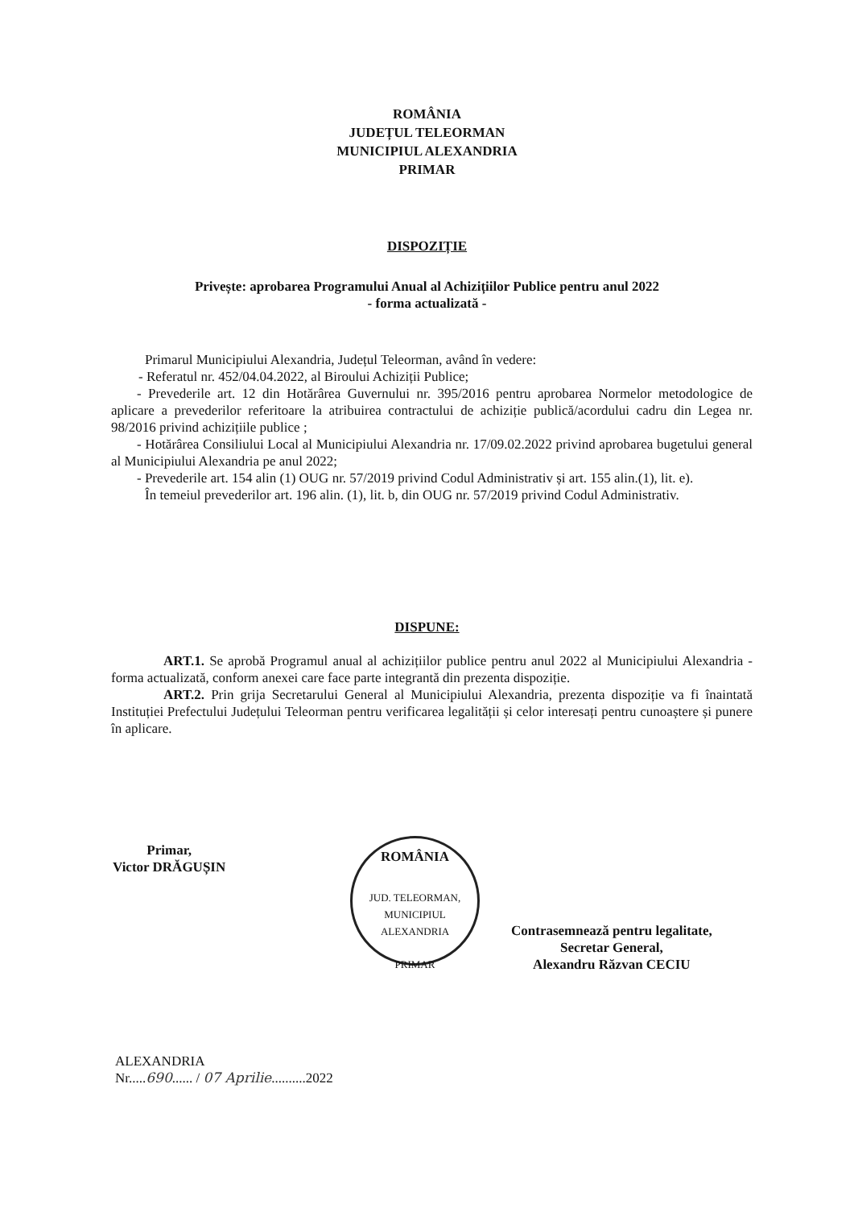ROMÂNIA
JUDEȚUL TELEORMAN
MUNICIPIUL ALEXANDRIA
PRIMAR
DISPOZIȚIE
Privește: aprobarea Programului Anual al Achizițiilor Publice pentru anul 2022
- forma actualizată -
Primarul Municipiului Alexandria, Județul Teleorman, având în vedere:
- Referatul nr. 452/04.04.2022, al Biroului Achiziții Publice;
- Prevederile art. 12 din Hotărârea Guvernului nr. 395/2016 pentru aprobarea Normelor metodologice de aplicare a prevederilor referitoare la atribuirea contractului de achiziție publică/acordului cadru din Legea nr. 98/2016 privind achizițiile publice ;
- Hotărârea Consiliului Local al Municipiului Alexandria nr. 17/09.02.2022 privind aprobarea bugetului general al Municipiului Alexandria pe anul 2022;
- Prevederile art. 154 alin (1) OUG nr. 57/2019 privind Codul Administrativ și art. 155 alin.(1), lit. e).
În temeiul prevederilor art. 196 alin. (1), lit. b, din OUG nr. 57/2019 privind Codul Administrativ.
DISPUNE:
ART.1. Se aprobă Programul anual al achizițiilor publice pentru anul 2022 al Municipiului Alexandria - forma actualizată, conform anexei care face parte integrantă din prezenta dispoziție.
ART.2. Prin grija Secretarului General al Municipiului Alexandria, prezenta dispoziție va fi înaintată Instituției Prefectului Județului Teleorman pentru verificarea legalității și celor interesați pentru cunoaștere și punere în aplicare.
Primar,
Victor DRĂGUȘIN
ROMÂNIA
JUD. TELEORMAN, MUNICIPIUL ALEXANDRIA
PRIMAR
Contrasemnează pentru legalitate,
Secretar General,
Alexandru Răzvan CECIU
ALEXANDRIA
Nr.....690...... / 07 Aprilie..........2022